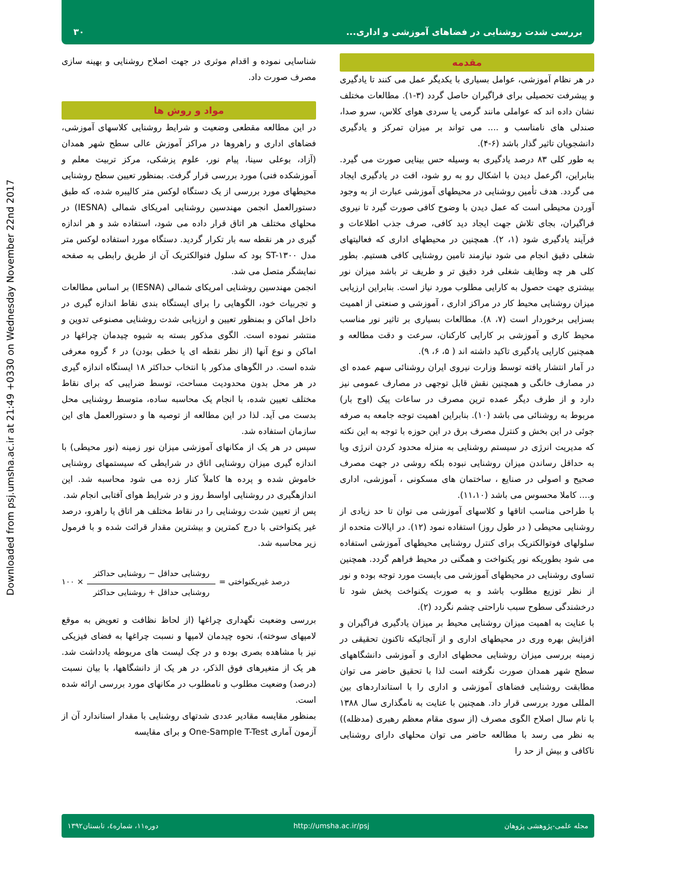Downloaded from psj.umsha.ac.ir at 21:49 +0330 on Wednesday November 22nd 2017
بررسی شدت روشنایی در فضاهای آموزشی و اداری... ۳۰
مقدمه
در هر نظام آموزشی، عوامل بسیاری با یکدیگر عمل می کنند تا یادگیری و پیشرفت تحصیلی برای فراگیران حاصل گردد (۳-۱). مطالعات مختلف نشان داده اند که عواملی مانند گرمی یا سردی هوای کلاس، سرو صدا، صندلی های نامناسب و .... می تواند بر میزان تمرکز و یادگیری دانشجویان تاثیر گذار باشد (۶-۴).
به طور کلی ۸۳ درصد یادگیری به وسیله حس بینایی صورت می گیرد. بنابراین، اگرعمل دیدن با اشکال رو به رو شود، افت در یادگیری ایجاد می گردد. هدف تأمین روشنایی در محیطهای آموزشی عبارت از به وجود آوردن محیطی است که عمل دیدن با وضوح کافی صورت گیرد تا نیروی فراگیران، بجای تلاش جهت ایجاد دید کافی، صرف جذب اطلاعات و فرآیند یادگیری شود (۱، ۲). همچنین در محیطهای اداری که فعالیتهای شغلی دقیق انجام می شود نیازمند تامین روشنایی کافی هستیم. بطور کلی هر چه وظایف شغلی فرد دقیق تر و طریف تر باشد میزان نور بیشتری جهت حصول به کارایی مطلوب مورد نیاز است. بنابراین ارزیابی میزان روشنایی محیط کار در مراکز اداری ، آموزشی و صنعتی از اهمیت بسزایی برخوردار است (۷، ۸). مطالعات بسیاری بر تاثیر نور مناسب محیط کاری و آموزشی بر کارایی کارکنان، سرعت و دقت مطالعه و همچنین کارایی یادگیری تاکید داشته اند ( ۵، ۶، ۹).
در آمار انتشار یافته توسط وزارت نیروی ایران روشنائی سهم عمده ای در مصارف خانگی و همچنین نقش قابل توجهی در مصارف عمومی نیز دارد و از طرف دیگر عمده ترین مصرف در ساعات پیک (اوج بار) مربوط به روشنائی می باشد (۱۰). بنابراین اهمیت توجه جامعه به صرفه جوئی در این بخش و کنترل مصرف برق در این حوزه با توجه به این نکته که مدیریت انرژی در سیستم روشنایی به منزله محدود کردن انرژی ویا به حداقل رساندن میزان روشنایی نبوده بلکه روشی در جهت مصرف صحیح و اصولی در صنایع ، ساختمان های مسکونی ، آموزشی، اداری و.... کاملا محسوس می باشد (۱۱،۱۰).
با طراحی مناسب اتاقها و کلاسهای آموزشی می توان تا حد زیادی از روشنایی محیطی ( در طول روز) استفاده نمود (۱۲). در ایالات متحده از سلولهای فوتوالکتریک برای کنترل روشنایی محیطهای آموزشی استفاده می شود بطوریکه نور یکنواخت و همگنی در محیط فراهم گردد. همچنین تساوی روشنایی در محیطهای آموزشی می بایست مورد توجه بوده و نور از نظر توزیع مطلوب باشد و به صورت یکنواخت پخش شود تا درخشندگی سطوح سبب ناراحتی چشم نگردد (۲).
با عنایت به اهمیت میزان روشنایی محیط بر میزان یادگیری فراگیران و افزایش بهره وری در محیطهای اداری و از آنجائیکه تاکنون تحقیقی در زمینه بررسی میزان روشنایی محطهای اداری و آموزشی دانشگاههای سطح شهر همدان صورت نگرفته است لذا با تحقیق حاضر می توان مطابقت روشنایی فضاهای آموزشی و اداری را با استانداردهای بین المللی مورد بررسی قرار داد. همچنین با عنایت به نامگذاری سال ۱۳۸۸ با نام سال اصلاح الگوی مصرف (از سوی مقام معظم رهبری (مدظله)) به نظر می رسد با مطالعه حاضر می توان محلهای دارای روشنایی ناکافی و بیش از حد را
شناسایی نموده و اقدام موثری در جهت اصلاح روشنایی و بهینه سازی مصرف صورت داد.
مواد و روش ها
در این مطالعه مقطعی وضعیت و شرایط روشنایی کلاسهای آموزشی، فضاهای اداری و راهروها در مراکز آموزش عالی سطح شهر همدان (آزاد، بوعلی سینا، پیام نور، علوم پزشکی، مرکز تربیت معلم و آموزشکده فنی) مورد بررسی قرار گرفت. بمنظور تعیین سطح روشنایی محیطهای مورد بررسی از یک دستگاه لوکس متر کالیبره شده، که طبق دستورالعمل انجمن مهندسین روشنایی امریکای شمالی (IESNA) در محلهای مختلف هر اتاق قرار داده می شود، استفاده شد و هر اندازه گیری در هر نقطه سه بار تکرار گردید. دستگاه مورد استفاده لوکس متر مدل ST-۱۳۰۰ بود که سلول فتوالکتریک آن از طریق رابطی به صفحه نمایشگر متصل می شد.
انجمن مهندسین روشنایی امریکای شمالی (IESNA) بر اساس مطالعات و تجربیات خود، الگوهایی را برای ایستگاه بندی نقاط اندازه گیری در داخل اماکن و بمنظور تعیین و ارزیابی شدت روشنایی مصنوعی تدوین و منتشر نموده است. الگوی مذکور بسته به شیوه چیدمان چراغها در اماکن و نوع آنها (از نظر نقطه ای یا خطی بودن) در ۶ گروه معرفی شده است. در الگوهای مذکور با انتخاب حداکثر ۱۸ ایستگاه اندازه گیری در هر محل بدون محدودیت مساحت، توسط ضرایبی که برای نقاط مختلف تعیین شده، با انجام یک محاسبه ساده، متوسط روشنایی محل بدست می آید. لذا در این مطالعه از توصیه ها و دستورالعمل های این سازمان استفاده شد.
سپس در هر یک از مکانهای آموزشی میزان نور زمینه (نور محیطی) با اندازه گیری میزان روشنایی اتاق در شرایطی که سیستمهای روشنایی خاموش شده و پرده ها کاملاً کنار زده می شود محاسبه شد. این اندازهگیری در روشنایی اواسط روز و در شرایط هوای آفتابی انجام شد.
پس از تعیین شدت روشنایی را در نقاط مختلف هر اتاق یا راهرو، درصد غیر یکنواختی با درج کمترین و بیشترین مقدار قرائت شده و با فرمول زیر محاسبه شد.
درصد غیریکنواختی =
روشنایی حداقل − روشنایی حداکثر
روشنایی حداقل + روشنایی حداکثر
× ۱۰۰
بررسی وضعیت نگهداری چراغها (از لحاظ نظافت و تعویض به موقع لامپهای سوخته)، نحوه چیدمان لامپها و نسبت چراغها به فضای فیزیکی نیز با مشاهده بصری بوده و در چک لیست های مربوطه یادداشت شد. هر یک از متغیرهای فوق الذکر، در هر یک از دانشگاهها، با بیان نسبت (درصد) وضعیت مطلوب و نامطلوب در مکانهای مورد بررسی ارائه شده است.
بمنظور مقایسه مقادیر عددی شدتهای روشنایی با مقدار استاندارد آن از آزمون آماری One-Sample T-Test و برای مقایسه
مجله علمی-پژوهشی پژوهان http://umsha.ac.ir/psj دوره۱۱، شماره٤، تابستان۱۳۹۲